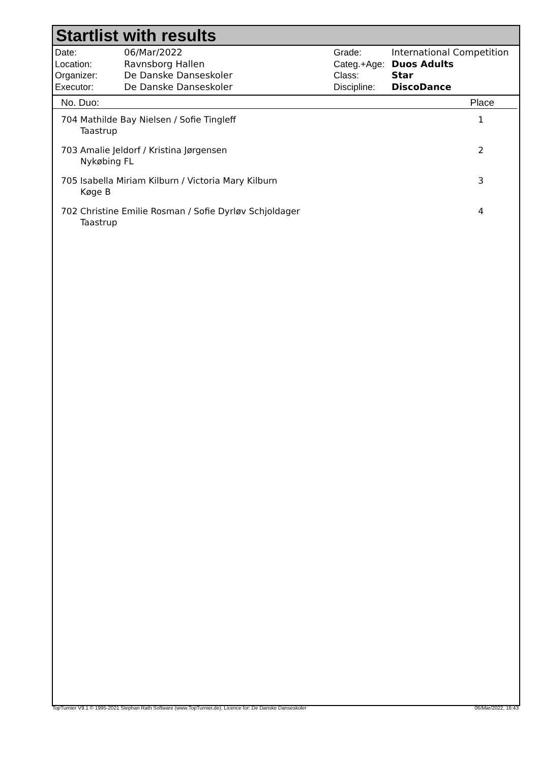Startlist with results
| Date: | 06/Mar/2022 |
| Location: | Ravnsborg Hallen |
| Organizer: | De Danske Danseskoler |
| Executor: | De Danske Danseskoler |
| Grade: | International Competition |
| Categ.+Age: | Duos Adults |
| Class: | Star |
| Discipline: | DiscoDance |
No. Duo: Place
| 704 Mathilde Bay Nielsen / Sofie Tingleff Taastrup | 1 |
| 703 Amalie Jeldorf / Kristina Jørgensen Nykøbing FL | 2 |
| 705 Isabella Miriam Kilburn / Victoria Mary Kilburn Køge B | 3 |
| 702 Christine Emilie Rosman / Sofie Dyrløv Schjoldager Taastrup | 4 |
TopTurnier V9.1 © 1995-2021 Stephan Rath Software (www.TopTurnier.de), Licence for: De Danske Danseskoler 06/Mar/2022, 16:43